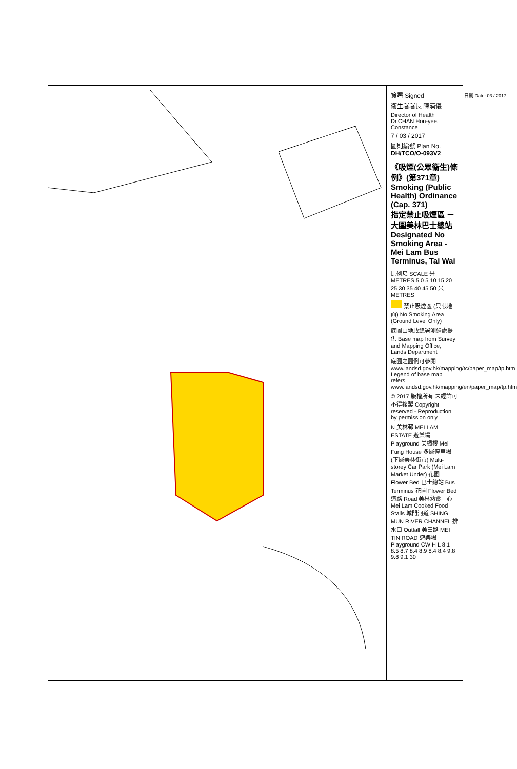簽署 Signed
衞生署署長 陳漢儀
Director of Health Dr.CHAN Hon-yee, Constance
7 / 03 / 2017
圖則編號 Plan No. DH/TCO/O-093V2
《吸煙(公眾衞生)條例》(第371章)
Smoking (Public Health) Ordinance (Cap. 371)
指定禁止吸煙區 － 大圍美林巴士總站
Designated No Smoking Area - Mei Lam Bus Terminus, Tai Wai
比例尺 SCALE 米 METRES 5 0 5 10 15 20 25 30 35 40 45 50 米 METRES
禁止吸煙區 (只限地面) No Smoking Area (Ground Level Only)
底圖由地政總署測繪處提供 Base map from Survey and Mapping Office, Lands Department
底圖之圖例可參閱 www.landsd.gov.hk/mapping/tc/paper_map/tp.htm Legend of base map refers www.landsd.gov.hk/mapping/en/paper_map/tp.htm
© 2017 版權所有 未經許可 不得複製 Copyright reserved - Reproduction by permission only
N 美林邨 MEI LAM ESTATE 遊樂場 Playground 美楓樓 Mei Fung House 多層停車場 (下層美林街市) Multi-storey Car Park (Mei Lam Market Under) 花圃 Flower Bed 巴士總站 Bus Terminus 花圃 Flower Bed 道路 Road 美林熟食中心 Mei Lam Cooked Food Stalls 城門河道 SHING MUN RIVER CHANNEL 排水口 Outfall 美田路 MEI TIN ROAD 遊樂場 Playground CW H L 8.1 8.5 8.7 8.4 8.9 8.4 8.4 9.8 9.8 9.1 30
日期 Date: 03 / 2017